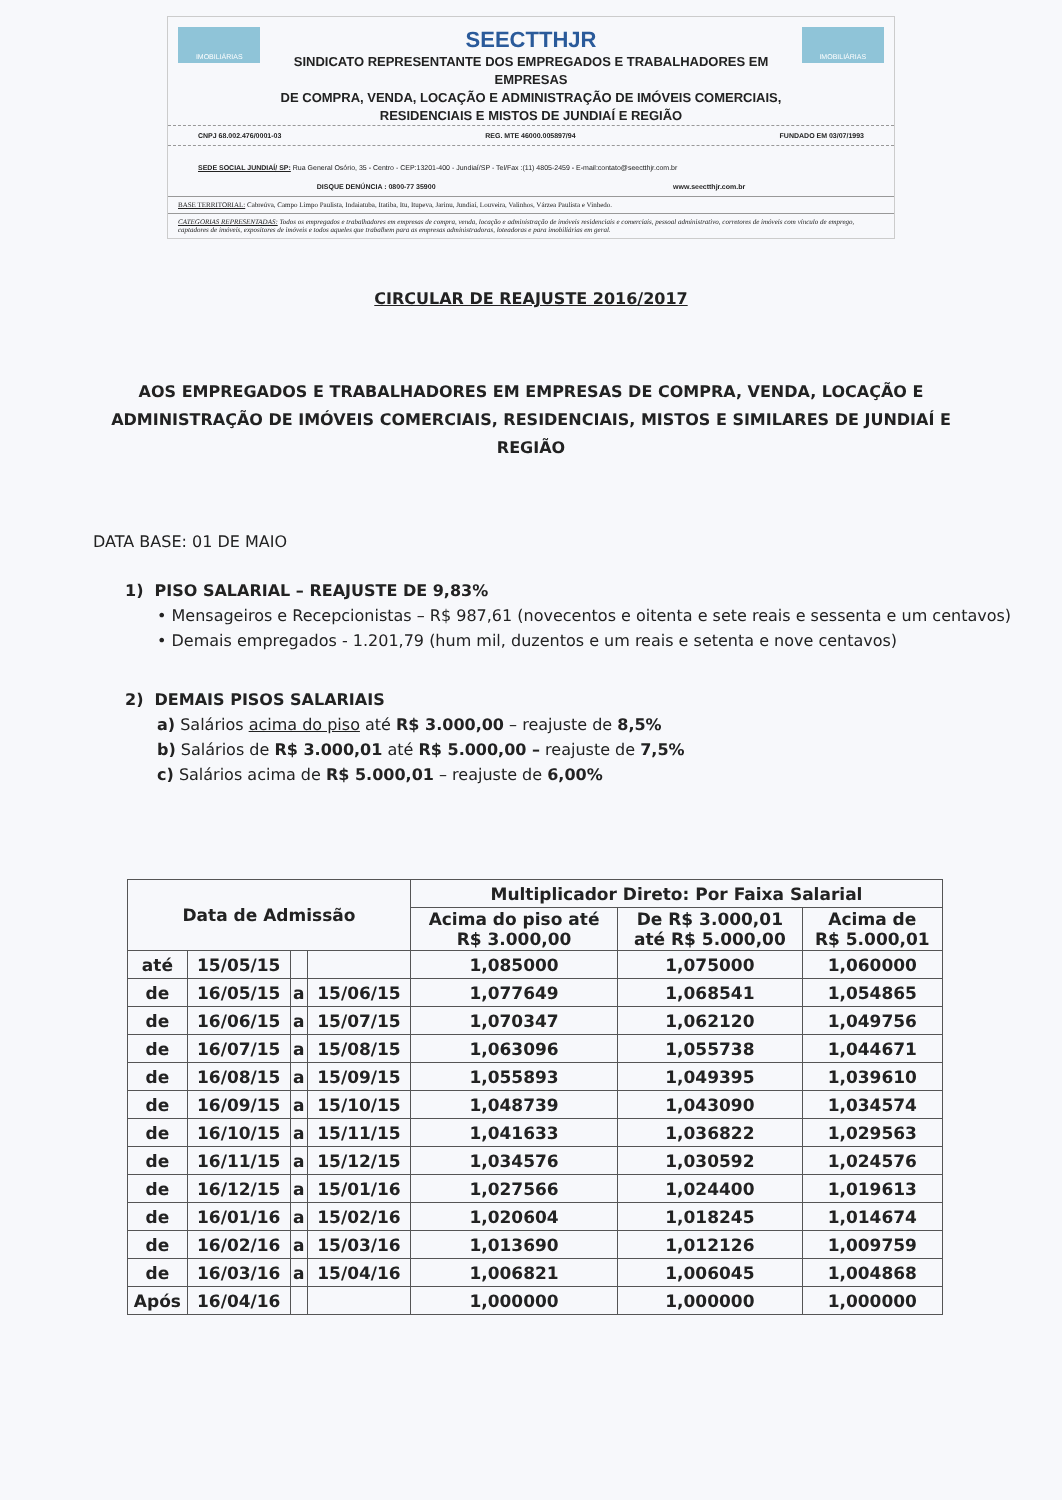IMOBILIÁRIAS
SEECTTHJR
SINDICATO REPRESENTANTE DOS EMPREGADOS E TRABALHADORES EM EMPRESAS
DE COMPRA, VENDA, LOCAÇÃO E ADMINISTRAÇÃO DE IMÓVEIS COMERCIAIS,
RESIDENCIAIS E MISTOS DE JUNDIAÍ E REGIÃO
IMOBILIÁRIAS
CNPJ 68.002.476/0001-03 REG. MTE 46000.005897/94 FUNDADO EM 03/07/1993
SEDE SOCIAL JUNDIAÍ/ SP: Rua General Osório, 35 - Centro - CEP:13201-400 - Jundiaí/SP - Tel/Fax :(11) 4805-2459 - E-mail:contato@seectthjr.com.br
DISQUE DENÚNCIA : 0800-77 35900 www.seectthjr.com.br
BASE TERRITORIAL: Cabreúva, Campo Limpo Paulista, Indaiatuba, Itatiba, Itu, Itupeva, Jarinu, Jundiaí, Louveira, Valinhos, Várzea Paulista e Vinhedo.
CATEGORIAS REPRESENTADAS: Todos os empregados e trabalhadores em empresas de compra, venda, locação e administração de imóveis residenciais e comerciais, pessoal administrativo, corretores de imóveis com vínculo de emprego, captadores de imóveis, expositores de imóveis e todos aqueles que trabalhem para as empresas administradoras, loteadoras e para imobiliárias em geral.
CIRCULAR DE REAJUSTE 2016/2017
AOS EMPREGADOS E TRABALHADORES EM EMPRESAS DE COMPRA, VENDA, LOCAÇÃO E ADMINISTRAÇÃO DE IMÓVEIS COMERCIAIS, RESIDENCIAIS, MISTOS E SIMILARES DE JUNDIAÍ E REGIÃO
DATA BASE: 01 DE MAIO
1) PISO SALARIAL – REAJUSTE DE 9,83%
• Mensageiros e Recepcionistas – R$ 987,61 (novecentos e oitenta e sete reais e sessenta e um centavos)
• Demais empregados - 1.201,79 (hum mil, duzentos e um reais e setenta e nove centavos)
2) DEMAIS PISOS SALARIAIS
a) Salários acima do piso até R$ 3.000,00 – reajuste de 8,5%
b) Salários de R$ 3.000,01 até R$ 5.000,00 – reajuste de 7,5%
c) Salários acima de R$ 5.000,01 – reajuste de 6,00%
| Data de Admissão | | | | Multiplicador Direto: Por Faixa Salarial | | |
| --- | --- | --- | --- | --- | --- | --- |
| | | | | Acima do piso até R$ 3.000,00 | De R$ 3.000,01 até R$ 5.000,00 | Acima de R$ 5.000,01 |
| até | 15/05/15 | | | 1,085000 | 1,075000 | 1,060000 |
| de | 16/05/15 | a | 15/06/15 | 1,077649 | 1,068541 | 1,054865 |
| de | 16/06/15 | a | 15/07/15 | 1,070347 | 1,062120 | 1,049756 |
| de | 16/07/15 | a | 15/08/15 | 1,063096 | 1,055738 | 1,044671 |
| de | 16/08/15 | a | 15/09/15 | 1,055893 | 1,049395 | 1,039610 |
| de | 16/09/15 | a | 15/10/15 | 1,048739 | 1,043090 | 1,034574 |
| de | 16/10/15 | a | 15/11/15 | 1,041633 | 1,036822 | 1,029563 |
| de | 16/11/15 | a | 15/12/15 | 1,034576 | 1,030592 | 1,024576 |
| de | 16/12/15 | a | 15/01/16 | 1,027566 | 1,024400 | 1,019613 |
| de | 16/01/16 | a | 15/02/16 | 1,020604 | 1,018245 | 1,014674 |
| de | 16/02/16 | a | 15/03/16 | 1,013690 | 1,012126 | 1,009759 |
| de | 16/03/16 | a | 15/04/16 | 1,006821 | 1,006045 | 1,004868 |
| Após | 16/04/16 | | | 1,000000 | 1,000000 | 1,000000 |